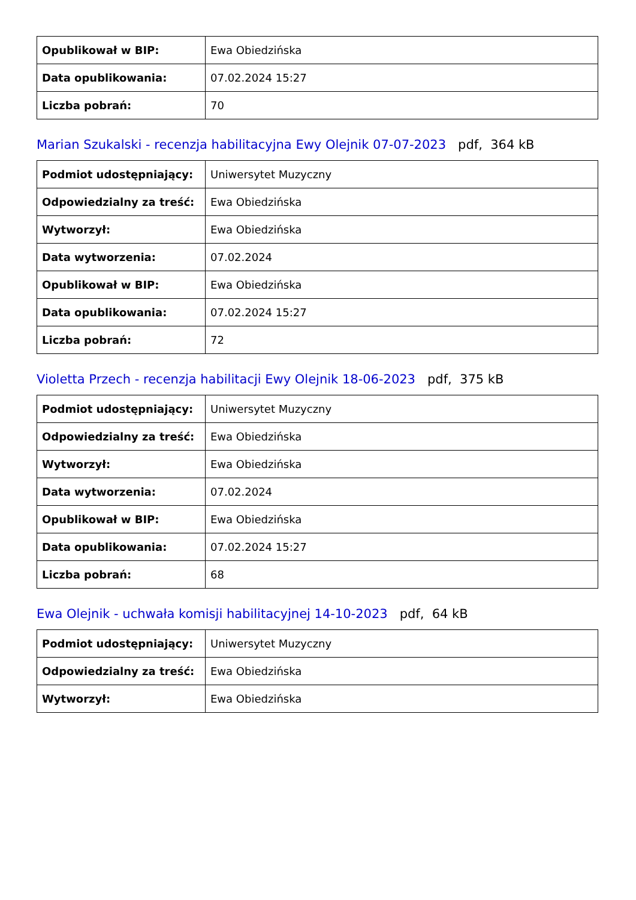| Opublikował w BIP: | Ewa Obiedzińska |
| Data opublikowania: | 07.02.2024 15:27 |
| Liczba pobrań: | 70 |
Marian Szukalski - recenzja habilitacyjna Ewy Olejnik 07-07-2023 pdf, 364 kB
| Podmiot udostępniający: | Uniwersytet Muzyczny |
| Odpowiedzialny za treść: | Ewa Obiedzińska |
| Wytworzył: | Ewa Obiedzińska |
| Data wytworzenia: | 07.02.2024 |
| Opublikował w BIP: | Ewa Obiedzińska |
| Data opublikowania: | 07.02.2024 15:27 |
| Liczba pobrań: | 72 |
Violetta Przech - recenzja habilitacji Ewy Olejnik 18-06-2023 pdf, 375 kB
| Podmiot udostępniający: | Uniwersytet Muzyczny |
| Odpowiedzialny za treść: | Ewa Obiedzińska |
| Wytworzył: | Ewa Obiedzińska |
| Data wytworzenia: | 07.02.2024 |
| Opublikował w BIP: | Ewa Obiedzińska |
| Data opublikowania: | 07.02.2024 15:27 |
| Liczba pobrań: | 68 |
Ewa Olejnik - uchwała komisji habilitacyjnej 14-10-2023 pdf, 64 kB
| Podmiot udostępniający: | Uniwersytet Muzyczny |
| Odpowiedzialny za treść: | Ewa Obiedzińska |
| Wytworzył: | Ewa Obiedzińska |